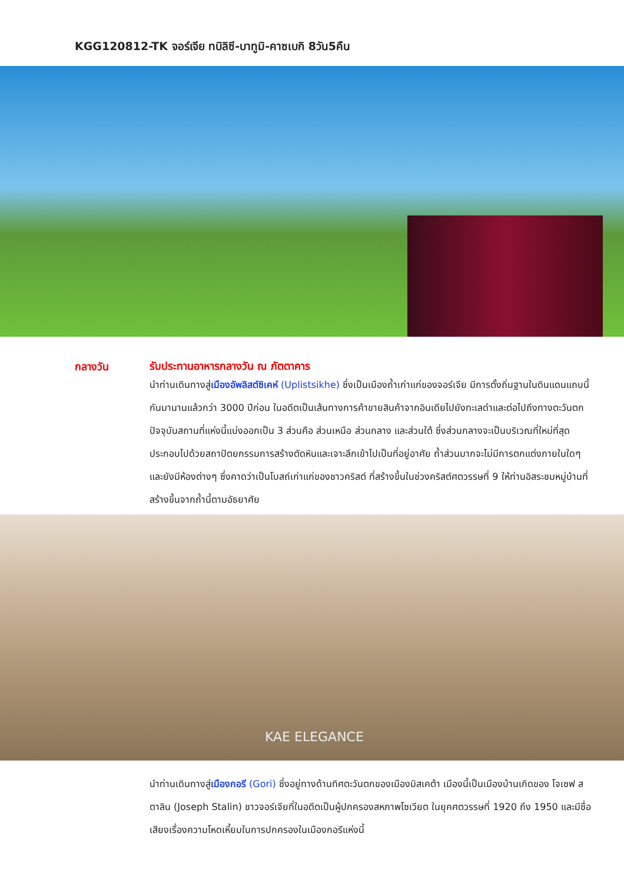KGG120812-TK จอร์เจีย ทบิลิซี-บาทูมิ-คาซเบกิ 8วัน5คืน
กลางวัน
รับประทานอาหารกลางวัน ณ ภัตตาคาร
นำท่านเดินทางสู่เมืองอัพลิสต์ซิเคห์ (Uplistsikhe) ซึ่งเป็นเมืองถ้ำเก่าแก่ของจอร์เจีย มีการตั้งถิ่นฐานในดินแดนแถบนี้กันมานานแล้วกว่า 3000 ปีก่อน ในอดีตเป็นเส้นทางการค้าขายสินค้าจากอินเดียไปยังทะเลดำและต่อไปถึงทางตะวันตก ปัจจุบันสถานที่แห่งนี้แบ่งออกเป็น 3 ส่วนคือ ส่วนเหนือ ส่วนกลาง และส่วนใต้ ซึ่งส่วนกลางจะเป็นบริเวณที่ใหม่ที่สุด ประกอบไปด้วยสถาปัตยกรรมการสร้างตัดหินและเจาะลึกเข้าไปเป็นที่อยู่อาศัย ถ้ำส่วนมากจะไม่มีการตกแต่งภายในใดๆ และยังมีห้องต่างๆ ซึ่งคาดว่าเป็นโบสถ์เก่าแก่ของชาวคริสต์ ที่สร้างขึ้นในช่วงคริสต์ศตวรรษที่ 9 ให้ท่านอิสระชมหมู่บ้านที่สร้างขึ้นจากถ้ำนี้ตามอัธยาศัย
KAE ELEGANCE
นำท่านเดินทางสู่เมืองกอรี (Gori) ซึ่งอยู่ทางด้านทิศตะวันตกของเมืองมิสเคต้า เมืองนี้เป็นเมืองบ้านเกิดของ โจเซฟ สตาลิน (Joseph Stalin) ชาวจอร์เจียที่ในอดีตเป็นผู้ปกครองสหภาพโซเวียต ในยุคศตวรรษที่ 1920 ถึง 1950 และมีชื่อเสียงเรื่องความโหดเหี้ยมในการปกครองในเมืองกอรีแห่งนี้